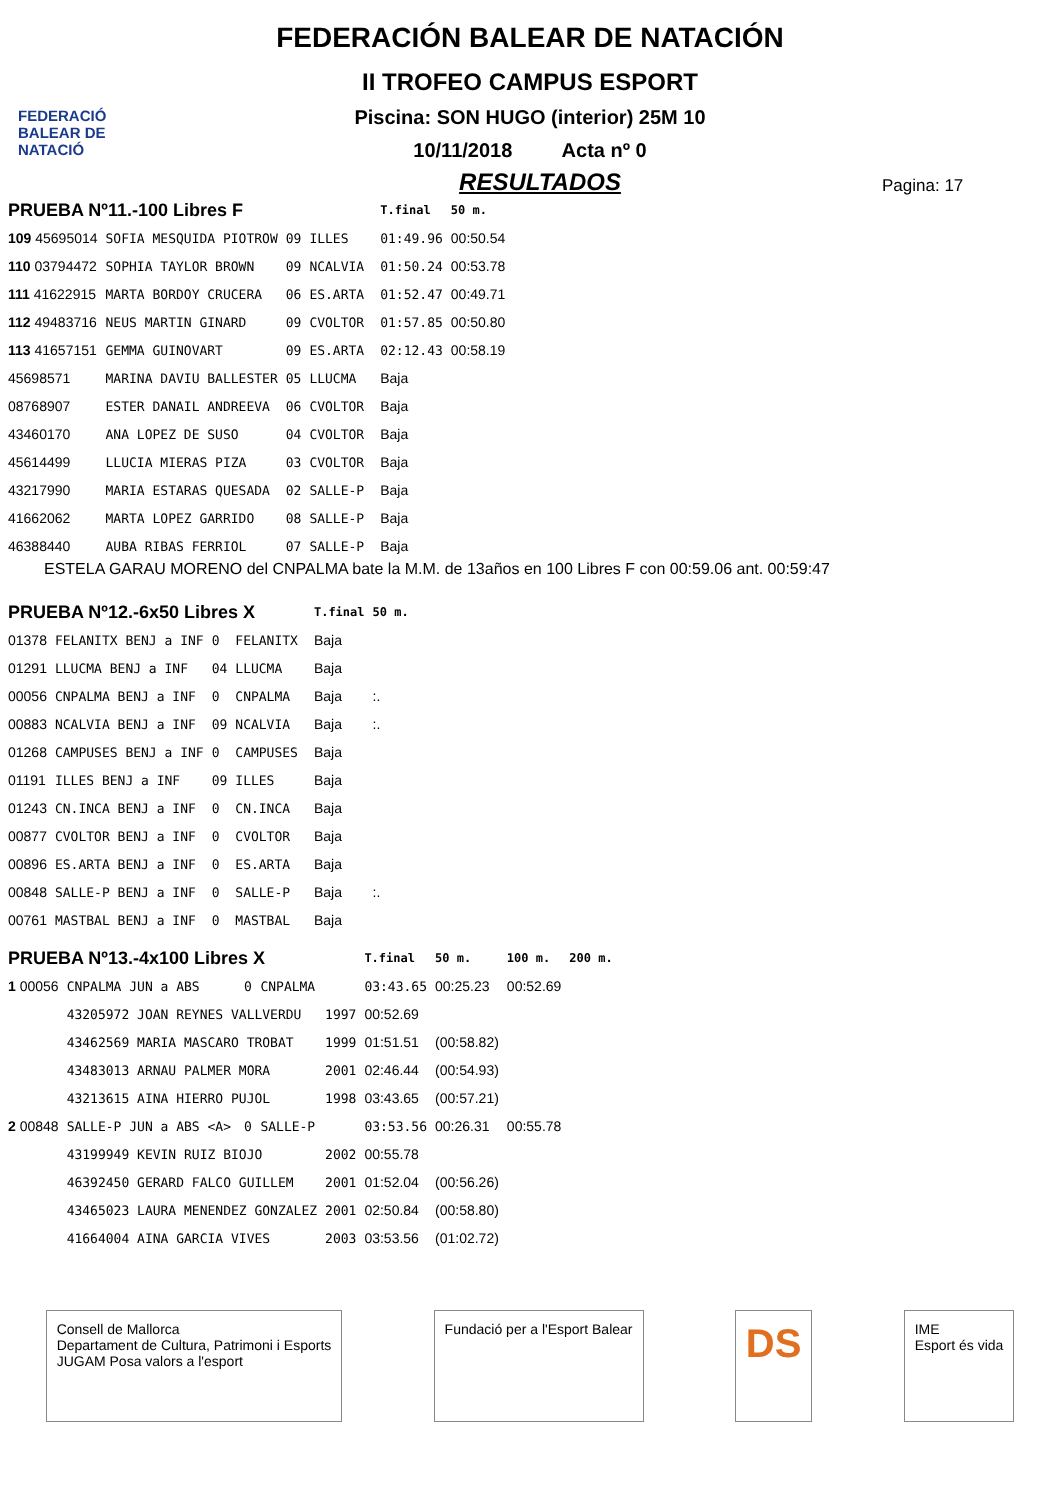FEDERACIÓ BALEAR DE NATACIÓ
FEDERACIÓN BALEAR DE NATACIÓN
II TROFEO CAMPUS ESPORT
Piscina: SON HUGO (interior) 25M 10
10/11/2018 Acta nº 0
RESULTADOS
Pagina: 17
| PRUEBA Nº11.-100 Libres F | | | | | T.final | 50 m. |
| 109 45695014 | SOFIA MESQUIDA PIOTROW | 09 | ILLES | | 01:49.96 | 00:50.54 |
| 110 03794472 | SOPHIA TAYLOR BROWN | 09 | NCALVIA | | 01:50.24 | 00:53.78 |
| 111 41622915 | MARTA BORDOY CRUCERA | 06 | ES.ARTA | | 01:52.47 | 00:49.71 |
| 112 49483716 | NEUS MARTIN GINARD | 09 | CVOLTOR | | 01:57.85 | 00:50.80 |
| 113 41657151 | GEMMA GUINOVART | 09 | ES.ARTA | | 02:12.43 | 00:58.19 |
| 45698571 | MARINA DAVIU BALLESTER | 05 | LLUCMA | | Baja | |
| 08768907 | ESTER DANAIL ANDREEVA | 06 | CVOLTOR | | Baja | |
| 43460170 | ANA LOPEZ DE SUSO | 04 | CVOLTOR | | Baja | |
| 45614499 | LLUCIA MIERAS PIZA | 03 | CVOLTOR | | Baja | |
| 43217990 | MARIA ESTARAS QUESADA | 02 | SALLE-P | | Baja | |
| 41662062 | MARTA LOPEZ GARRIDO | 08 | SALLE-P | | Baja | |
| 46388440 | AUBA RIBAS FERRIOL | 07 | SALLE-P | | Baja | |
ESTELA GARAU MORENO del CNPALMA bate la M.M. de 13años en 100 Libres F con 00:59.06 ant. 00:59:47
| PRUEBA Nº12.-6x50 Libres X | | | | | T.final | 50 m. |
| 01378 | FELANITX BENJ a INF | 0 | FELANITX | | Baja | |
| 01291 | LLUCMA BENJ a INF | 04 | LLUCMA | | Baja | |
| 00056 | CNPALMA BENJ a INF | 0 | CNPALMA | | Baja | :. |
| 00883 | NCALVIA BENJ a INF | 09 | NCALVIA | | Baja | :. |
| 01268 | CAMPUSES BENJ a INF | 0 | CAMPUSES | | Baja | |
| 01191 | ILLES BENJ a INF | 09 | ILLES | | Baja | |
| 01243 | CN.INCA BENJ a INF | 0 | CN.INCA | | Baja | |
| 00877 | CVOLTOR BENJ a INF | 0 | CVOLTOR | | Baja | |
| 00896 | ES.ARTA BENJ a INF | 0 | ES.ARTA | | Baja | |
| 00848 | SALLE-P BENJ a INF | 0 | SALLE-P | | Baja | :. |
| 00761 | MASTBAL BENJ a INF | 0 | MASTBAL | | Baja | |
| PRUEBA Nº13.-4x100 Libres X | | | | | T.final | 50 m. | 100 m. | 200 m. |
| 1 00056 | CNPALMA JUN a ABS | 0 | CNPALMA | | 03:43.65 | 00:25.23 | 00:52.69 | |
| | 43205972 JOAN REYNES VALLVERDU | | | 1997 | 00:52.69 | | | |
| | 43462569 MARIA MASCARO TROBAT | | | 1999 | 01:51.51 | (00:58.82) | | |
| | 43483013 ARNAU PALMER MORA | | | 2001 | 02:46.44 | (00:54.93) | | |
| | 43213615 AINA HIERRO PUJOL | | | 1998 | 03:43.65 | (00:57.21) | | |
| 2 00848 | SALLE-P JUN a ABS <A> | 0 | SALLE-P | | 03:53.56 | 00:26.31 | 00:55.78 | |
| | 43199949 KEVIN RUIZ BIOJO | | | 2002 | 00:55.78 | | | |
| | 46392450 GERARD FALCO GUILLEM | | | 2001 | 01:52.04 | (00:56.26) | | |
| | 43465023 LAURA MENENDEZ GONZALEZ | | | 2001 | 02:50.84 | (00:58.80) | | |
| | 41664004 AINA GARCIA VIVES | | | 2003 | 03:53.56 | (01:02.72) | | |
Consell de Mallorca
Departament de Cultura, Patrimoni i Esports
JUGAM Posa valors a l'esport
Fundació per a l'Esport Balear
DS
IME
Esport és vida